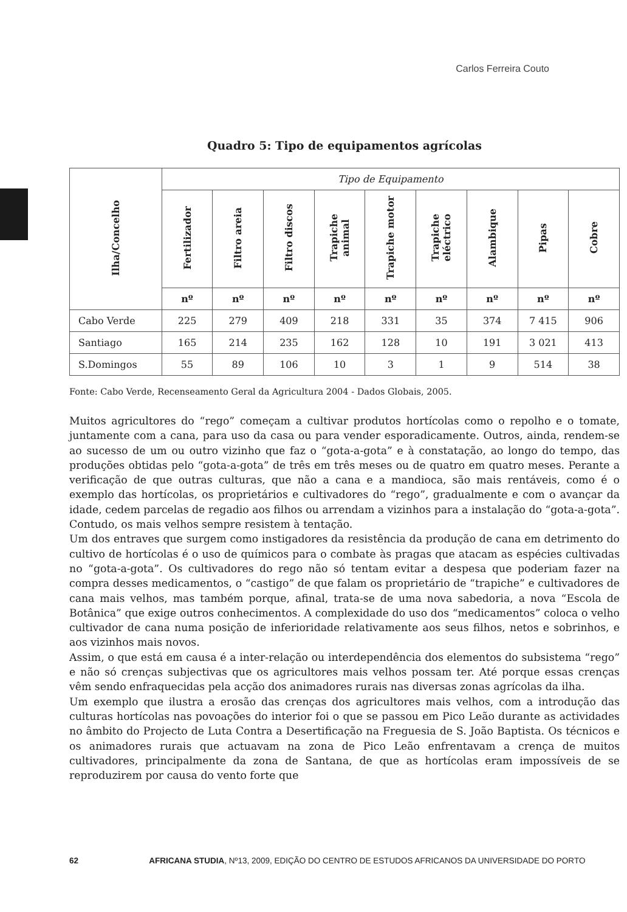Carlos Ferreira Couto
Quadro 5: Tipo de equipamentos agrícolas
| Ilha/Concelho | Tipo de Equipamento | | | | | | | | |
| --- | --- | --- | --- | --- | --- | --- | --- | --- | --- |
| | Fertilizador | Filtro areia | Filtro discos | Trapiche animal | Trapiche motor | Trapiche eléctrico | Alambique | Pipas | Cobre |
| | nº | nº | nº | nº | nº | nº | nº | nº | nº |
| Cabo Verde | 225 | 279 | 409 | 218 | 331 | 35 | 374 | 7 415 | 906 |
| Santiago | 165 | 214 | 235 | 162 | 128 | 10 | 191 | 3 021 | 413 |
| S.Domingos | 55 | 89 | 106 | 10 | 3 | 1 | 9 | 514 | 38 |
Fonte: Cabo Verde, Recenseamento Geral da Agricultura 2004 - Dados Globais, 2005.
Muitos agricultores do “rego” começam a cultivar produtos hortícolas como o repolho e o tomate, juntamente com a cana, para uso da casa ou para vender esporadicamente. Outros, ainda, rendem-se ao sucesso de um ou outro vizinho que faz o “gota-a-gota” e à constatação, ao longo do tempo, das produções obtidas pelo “gota-a-gota” de três em três meses ou de quatro em quatro meses. Perante a verificação de que outras culturas, que não a cana e a mandioca, são mais rentáveis, como é o exemplo das hortícolas, os proprietários e cultivadores do “rego”, gradualmente e com o avançar da idade, cedem parcelas de regadio aos filhos ou arrendam a vizinhos para a instalação do “gota-a-gota”. Contudo, os mais velhos sempre resistem à tentação.
Um dos entraves que surgem como instigadores da resistência da produção de cana em detrimento do cultivo de hortícolas é o uso de químicos para o combate às pragas que atacam as espécies cultivadas no “gota-a-gota”. Os cultivadores do rego não só tentam evitar a despesa que poderiam fazer na compra desses medicamentos, o “castigo” de que falam os proprietário de “trapiche” e cultivadores de cana mais velhos, mas também porque, afinal, trata-se de uma nova sabedoria, a nova “Escola de Botânica” que exige outros conhecimentos. A complexidade do uso dos “medicamentos” coloca o velho cultivador de cana numa posição de inferioridade relativamente aos seus filhos, netos e sobrinhos, e aos vizinhos mais novos.
Assim, o que está em causa é a inter-relação ou interdependência dos elementos do subsistema “rego” e não só crenças subjectivas que os agricultores mais velhos possam ter. Até porque essas crenças vêm sendo enfraquecidas pela acção dos animadores rurais nas diversas zonas agrícolas da ilha.
Um exemplo que ilustra a erosão das crenças dos agricultores mais velhos, com a introdução das culturas hortícolas nas povoações do interior foi o que se passou em Pico Leão durante as actividades no âmbito do Projecto de Luta Contra a Desertificação na Freguesia de S. João Baptista. Os técnicos e os animadores rurais que actuavam na zona de Pico Leão enfrentavam a crença de muitos cultivadores, principalmente da zona de Santana, de que as hortícolas eram impossíveis de se reproduzirem por causa do vento forte que
62 AFRICANA STUDIA, Nº13, 2009, EDIÇÃO DO CENTRO DE ESTUDOS AFRICANOS DA UNIVERSIDADE DO PORTO